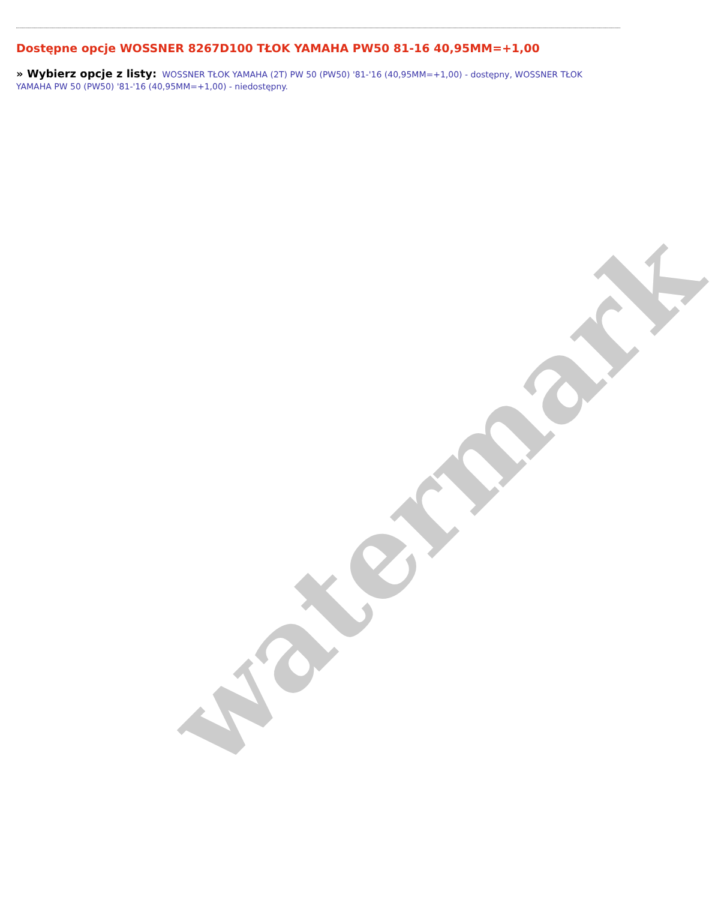watermark
Dostępne opcje WOSSNER 8267D100 TŁOK YAMAHA PW50 81-16 40,95MM=+1,00
» Wybierz opcje z listy: WOSSNER TŁOK YAMAHA (2T) PW 50 (PW50) '81-'16 (40,95MM=+1,00) - dostępny, WOSSNER TŁOK YAMAHA PW 50 (PW50) '81-'16 (40,95MM=+1,00) - niedostępny.